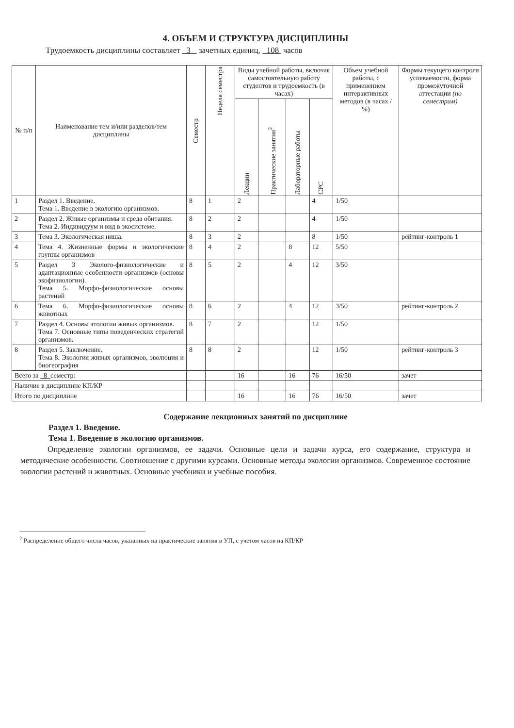4. ОБЪЕМ И СТРУКТУРА ДИСЦИПЛИНЫ
Трудоемкость дисциплины составляет 3 зачетных единиц, 108 часов
| № п/п | Наименование тем и/или разделов/тем дисциплины | Семестр | Неделя семестра | Виды учебной работы, включая самостоятельную работу студентов и трудоемкость (в часах) | | | | Объем учебной работы, с применением интерактивных методов (в часах / %) | Формы текущего контроля успеваемости, форма промежуточной аттестации (по семестрам) |
| --- | --- | --- | --- | --- | --- | --- | --- | --- | --- |
| | | | | Лекции | Практические занятия<sup>2</sup> | Лабораторные работы | СРС | | |
| 1 | Раздел 1. Введение. Тема 1. Введение в экологию организмов. | 8 | 1 | 2 | | | 4 | 1/50 | |
| 2 | Раздел 2. Живые организмы и среда обитания. Тема 2. Индивидуум и вид в экосистеме. | 8 | 2 | 2 | | | 4 | 1/50 | |
| 3 | Тема 3. Экологическая ниша. | 8 | 3 | 2 | | | 8 | 1/50 | рейтинг-контроль 1 |
| 4 | Тема 4. Жизненные формы и экологические группы организмов | 8 | 4 | 2 | | 8 | 12 | 5/50 | |
| 5 | Раздел 3 Эколого-физиологические и адаптационные особенности организмов (основы экофизиологии). Тема 5. Морфо-физиологические основы растений | 8 | 5 | 2 | | 4 | 12 | 3/50 | |
| 6 | Тема 6. Морфо-физиологические основы животных | 8 | 6 | 2 | | 4 | 12 | 3/50 | рейтинг-контроль 2 |
| 7 | Раздел 4. Основы этологии живых организмов. Тема 7. Основные типы поведенческих стратегий организмов. | 8 | 7 | 2 | | | 12 | 1/50 | |
| 8 | Раздел 5. Заключение. Тема 8. Экология живых организмов, эволюция и биогеография | 8 | 8 | 2 | | | 12 | 1/50 | рейтинг-контроль 3 |
| Всего за 8 семестр: | | | | 16 | | 16 | 76 | 16/50 | зачет |
| Наличие в дисциплине КП/КР | | | | | | | | | |
| Итого по дисциплине | | | | 16 | | 16 | 76 | 16/50 | зачет |
Содержание лекционных занятий по дисциплине
Раздел 1. Введение.
Тема 1. Введение в экологию организмов.
Определение экологии организмов, ее задачи. Основные цели и задачи курса, его содержание, структура и методические особенности. Соотношение с другими курсами. Основные методы экологии организмов. Современное состояние экологии растений и животных. Основные учебники и учебные пособия.
<sup>2</sup> Распределение общего числа часов, указанных на практические занятия в УП, с учетом часов на КП/КР